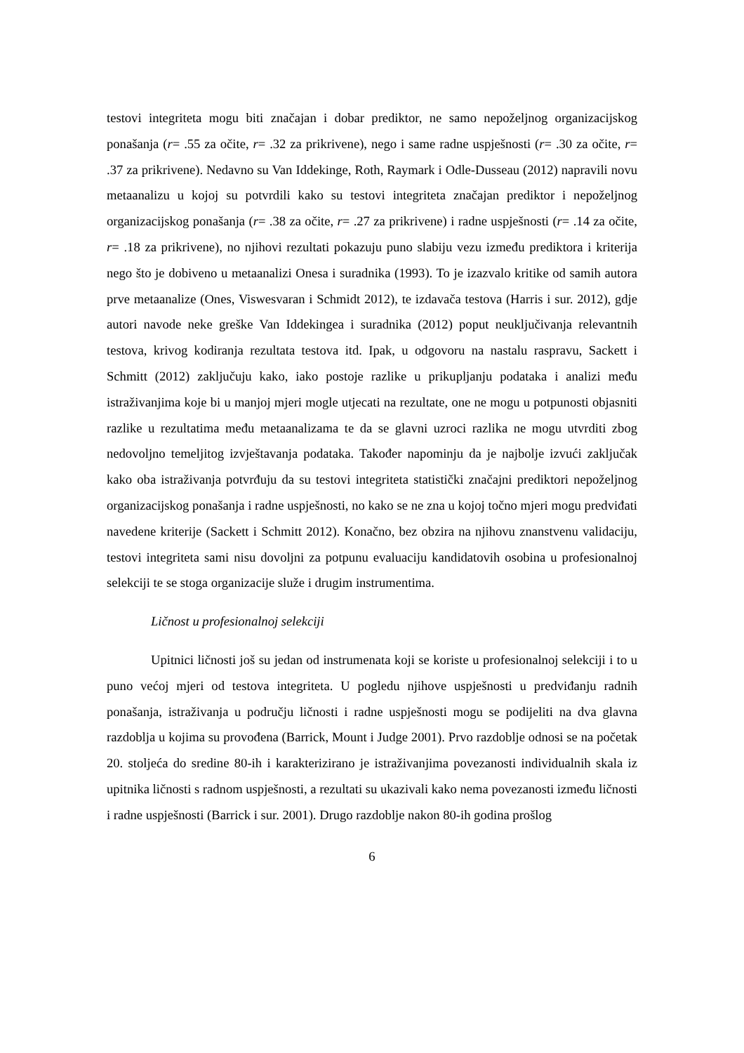testovi integriteta mogu biti značajan i dobar prediktor, ne samo nepoželjnog organizacijskog ponašanja (r= .55 za očite, r= .32 za prikrivene), nego i same radne uspješnosti (r= .30 za očite, r= .37 za prikrivene). Nedavno su Van Iddekinge, Roth, Raymark i Odle-Dusseau (2012) napravili novu metaanalizu u kojoj su potvrdili kako su testovi integriteta značajan prediktor i nepoželjnog organizacijskog ponašanja (r= .38 za očite, r= .27 za prikrivene) i radne uspješnosti (r= .14 za očite, r= .18 za prikrivene), no njihovi rezultati pokazuju puno slabiju vezu između prediktora i kriterija nego što je dobiveno u metaanalizi Onesa i suradnika (1993). To je izazvalo kritike od samih autora prve metaanalize (Ones, Viswesvaran i Schmidt 2012), te izdavača testova (Harris i sur. 2012), gdje autori navode neke greške Van Iddekingea i suradnika (2012) poput neuključivanja relevantnih testova, krivog kodiranja rezultata testova itd. Ipak, u odgovoru na nastalu raspravu, Sackett i Schmitt (2012) zaključuju kako, iako postoje razlike u prikupljanju podataka i analizi među istraživanjima koje bi u manjoj mjeri mogle utjecati na rezultate, one ne mogu u potpunosti objasniti razlike u rezultatima među metaanalizama te da se glavni uzroci razlika ne mogu utvrditi zbog nedovoljno temeljitog izvještavanja podataka. Također napominju da je najbolje izvući zaključak kako oba istraživanja potvrđuju da su testovi integriteta statistički značajni prediktori nepoželjnog organizacijskog ponašanja i radne uspješnosti, no kako se ne zna u kojoj točno mjeri mogu predviđati navedene kriterije (Sackett i Schmitt 2012). Konačno, bez obzira na njihovu znanstvenu validaciju, testovi integriteta sami nisu dovoljni za potpunu evaluaciju kandidatovih osobina u profesionalnoj selekciji te se stoga organizacije služe i drugim instrumentima.
Ličnost u profesionalnoj selekciji
Upitnici ličnosti još su jedan od instrumenata koji se koriste u profesionalnoj selekciji i to u puno većoj mjeri od testova integriteta. U pogledu njihove uspješnosti u predviđanju radnih ponašanja, istraživanja u području ličnosti i radne uspješnosti mogu se podijeliti na dva glavna razdoblja u kojima su provođena (Barrick, Mount i Judge 2001). Prvo razdoblje odnosi se na početak 20. stoljeća do sredine 80-ih i karakterizirano je istraživanjima povezanosti individualnih skala iz upitnika ličnosti s radnom uspješnosti, a rezultati su ukazivali kako nema povezanosti između ličnosti i radne uspješnosti (Barrick i sur. 2001). Drugo razdoblje nakon 80-ih godina prošlog
6